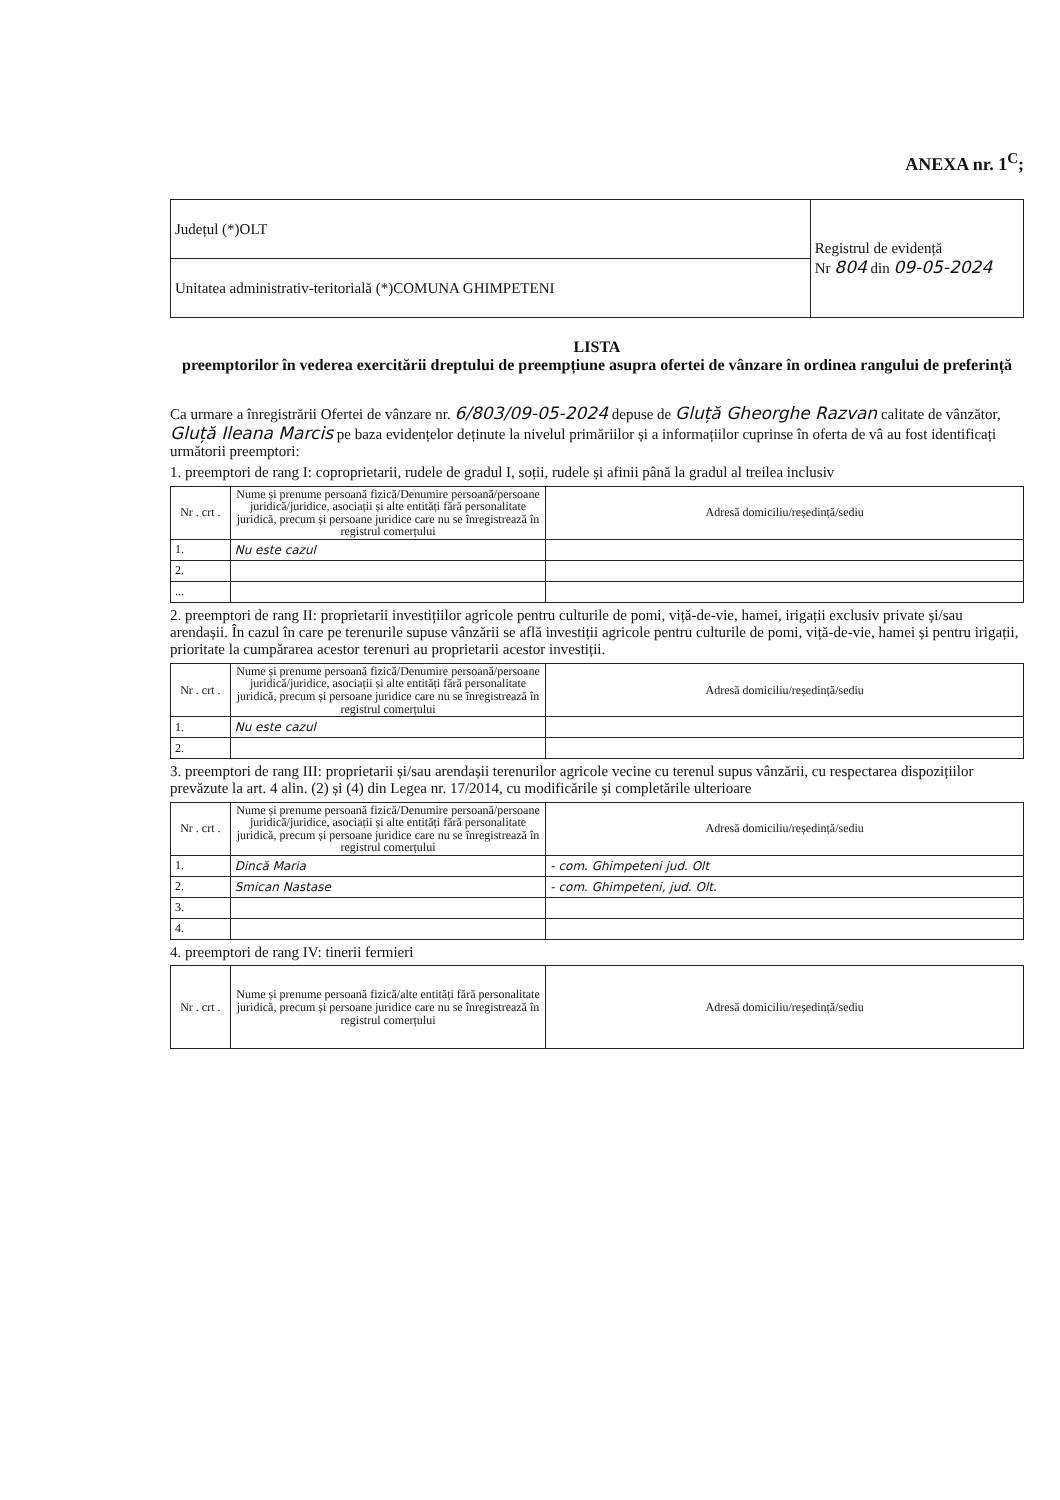ANEXA nr. 1<sup>C</sup>;
| Județul (*)OLT | Registrul de evidență Nr 804 din 09-05-2024 |
| Unitatea administrativ-teritorială (*)COMUNA GHIMPETENI | |
LISTA
preemptorilor în vederea exercitării dreptului de preempțiune asupra ofertei de vânzare în ordinea rangului de preferință
Ca urmare a înregistrării Ofertei de vânzare nr. 6/803/09-05-2024 depuse de Gluță Gheorghe Razvan calitate de vânzător, Gluță Ileana Marcis pe baza evidențelor deținute la nivelul primăriilor și a informațiilor cuprinse în oferta de vâ au fost identificați următorii preemptori:
1. preemptori de rang I: coproprietarii, rudele de gradul I, soții, rudele și afinii până la gradul al treilea inclusiv
| Nr . crt . | Nume și prenume persoană fizică/Denumire persoană/persoane juridică/juridice, asociații și alte entități fără personalitate juridică, precum și persoane juridice care nu se înregistrează în registrul comerțului | Adresă domiciliu/reședință/sediu |
| --- | --- | --- |
| 1. | Nu este cazul | |
| 2. | | |
| ... | | |
2. preemptori de rang II: proprietarii investițiilor agricole pentru culturile de pomi, viță-de-vie, hamei, irigații exclusiv private și/sau arendașii. În cazul în care pe terenurile supuse vânzării se află investiții agricole pentru culturile de pomi, viță-de-vie, hamei și pentru irigații, prioritate la cumpărarea acestor terenuri au proprietarii acestor investiții.
| Nr . crt . | Nume și prenume persoană fizică/Denumire persoană/persoane juridică/juridice, asociații și alte entități fără personalitate juridică, precum și persoane juridice care nu se înregistrează în registrul comerțului | Adresă domiciliu/reședință/sediu |
| --- | --- | --- |
| 1. | Nu este cazul | |
| 2. | | |
3. preemptori de rang III: proprietarii și/sau arendașii terenurilor agricole vecine cu terenul supus vânzării, cu respectarea dispozițiilor prevăzute la art. 4 alin. (2) și (4) din Legea nr. 17/2014, cu modificările și completările ulterioare
| Nr . crt . | Nume și prenume persoană fizică/Denumire persoană/persoane juridică/juridice, asociații și alte entități fără personalitate juridică, precum și persoane juridice care nu se înregistrează în registrul comerțului | Adresă domiciliu/reședință/sediu |
| --- | --- | --- |
| 1. | Dincă Maria | - com. Ghimpeteni jud. Olt |
| 2. | Smican Nastase | - com. Ghimpeteni, jud. Olt. |
| 3. | | |
| 4. | | |
4. preemptori de rang IV: tinerii fermieri
| Nr . crt . | Nume și prenume persoană fizică/alte entități fără personalitate juridică, precum și persoane juridice care nu se înregistrează în registrul comerțului | Adresă domiciliu/reședință/sediu |
| --- | --- | --- |